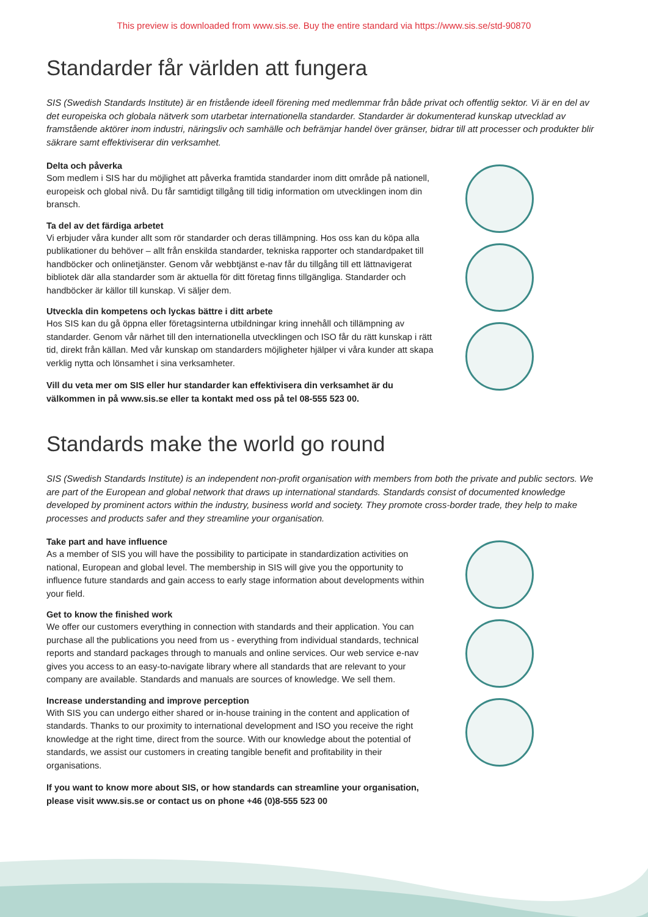This preview is downloaded from www.sis.se. Buy the entire standard via https://www.sis.se/std-90870
Standarder får världen att fungera
SIS (Swedish Standards Institute) är en fristående ideell förening med medlemmar från både privat och offentlig sektor. Vi är en del av det europeiska och globala nätverk som utarbetar internationella standarder. Standarder är dokumenterad kunskap utvecklad av framstående aktörer inom industri, näringsliv och samhälle och befrämjar handel över gränser, bidrar till att processer och produkter blir säkrare samt effektiviserar din verksamhet.
Delta och påverka
Som medlem i SIS har du möjlighet att påverka framtida standarder inom ditt område på nationell, europeisk och global nivå. Du får samtidigt tillgång till tidig information om utvecklingen inom din bransch.
Ta del av det färdiga arbetet
Vi erbjuder våra kunder allt som rör standarder och deras tillämpning. Hos oss kan du köpa alla publikationer du behöver – allt från enskilda standarder, tekniska rapporter och standardpaket till handböcker och onlinetjänster. Genom vår webbtjänst e-nav får du tillgång till ett lättnavigerat bibliotek där alla standarder som är aktuella för ditt företag finns tillgängliga. Standarder och handböcker är källor till kunskap. Vi säljer dem.
Utveckla din kompetens och lyckas bättre i ditt arbete
Hos SIS kan du gå öppna eller företagsinterna utbildningar kring innehåll och tillämpning av standarder. Genom vår närhet till den internationella utvecklingen och ISO får du rätt kunskap i rätt tid, direkt från källan. Med vår kunskap om standarders möjligheter hjälper vi våra kunder att skapa verklig nytta och lönsamhet i sina verksamheter.
Vill du veta mer om SIS eller hur standarder kan effektivisera din verksamhet är du välkommen in på www.sis.se eller ta kontakt med oss på tel 08-555 523 00.
Standards make the world go round
SIS (Swedish Standards Institute) is an independent non-profit organisation with members from both the private and public sectors. We are part of the European and global network that draws up international standards. Standards consist of documented knowledge developed by prominent actors within the industry, business world and society. They promote cross-border trade, they help to make processes and products safer and they streamline your organisation.
Take part and have influence
As a member of SIS you will have the possibility to participate in standardization activities on national, European and global level. The membership in SIS will give you the opportunity to influence future standards and gain access to early stage information about developments within your field.
Get to know the finished work
We offer our customers everything in connection with standards and their application. You can purchase all the publications you need from us - everything from individual standards, technical reports and standard packages through to manuals and online services. Our web service e-nav gives you access to an easy-to-navigate library where all standards that are relevant to your company are available. Standards and manuals are sources of knowledge. We sell them.
Increase understanding and improve perception
With SIS you can undergo either shared or in-house training in the content and application of standards. Thanks to our proximity to international development and ISO you receive the right knowledge at the right time, direct from the source. With our knowledge about the potential of standards, we assist our customers in creating tangible benefit and profitability in their organisations.
If you want to know more about SIS, or how standards can streamline your organisation, please visit www.sis.se or contact us on phone +46 (0)8-555 523 00